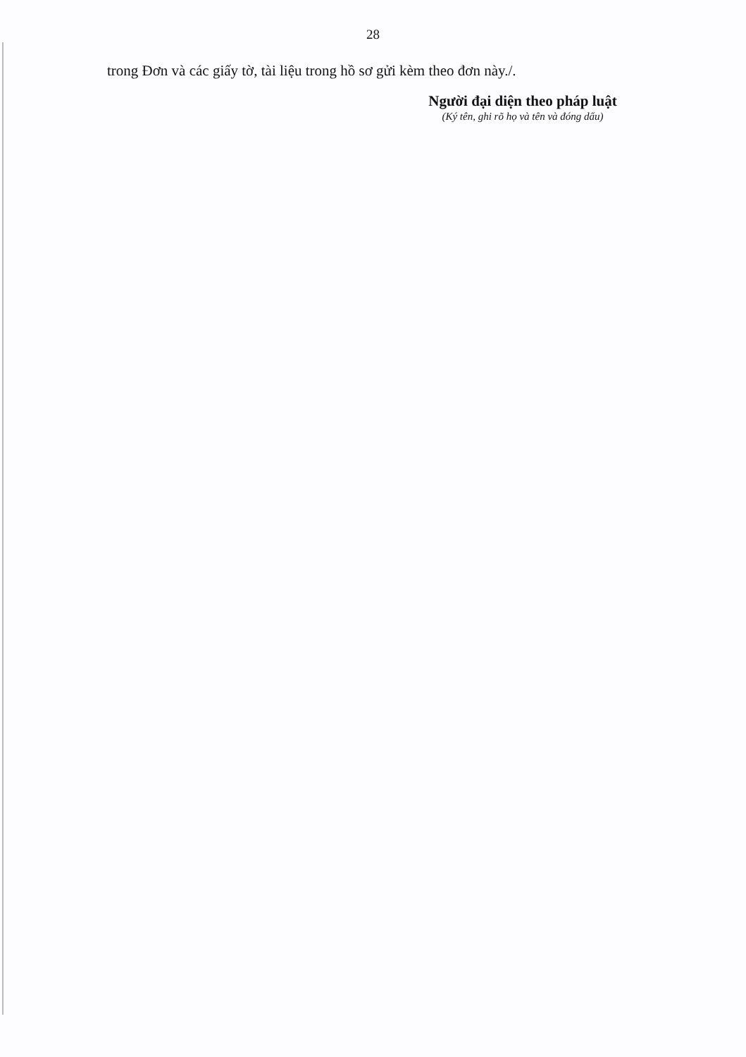28
trong Đơn và các giấy tờ, tài liệu trong hồ sơ gửi kèm theo đơn này./.
Người đại diện theo pháp luật
(Ký tên, ghi rõ họ và tên và đóng dấu)